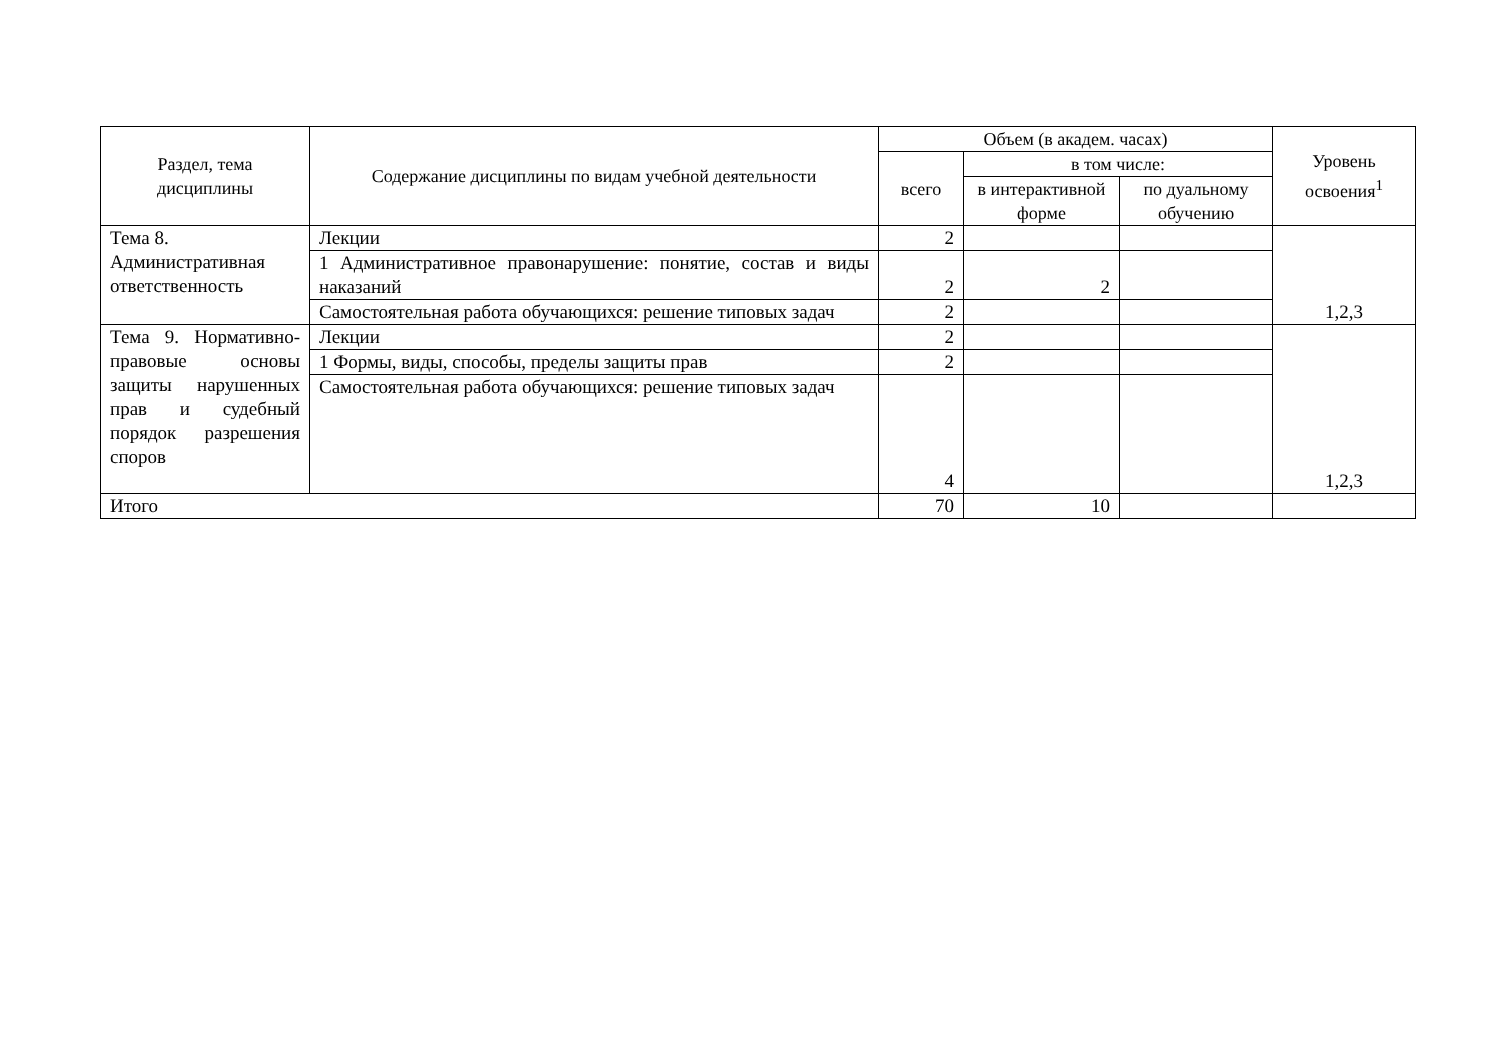| Раздел, тема дисциплины | Содержание дисциплины по видам учебной деятельности | Объем (в академ. часах) | | | Уровень освоения<sup>1</sup> |
| --- | --- | --- | --- | --- | --- |
| | | всего | в том числе: | | |
| | | | в интерактивной форме | по дуальному обучению | |
| Тема 8. Административная ответственность | Лекции | 2 | | | 1,2,3 |
| | 1 Административное правонарушение: понятие, состав и виды наказаний | 2 | 2 | | |
| | Самостоятельная работа обучающихся: решение типовых задач | 2 | | | |
| Тема 9. Нормативно-правовые основы защиты нарушенных прав и судебный порядок разрешения споров | Лекции | 2 | | | 1,2,3 |
| | 1 Формы, виды, способы, пределы защиты прав | 2 | | | |
| | Самостоятельная работа обучающихся: решение типовых задач | 4 | | | |
| Итого | | 70 | 10 | | |